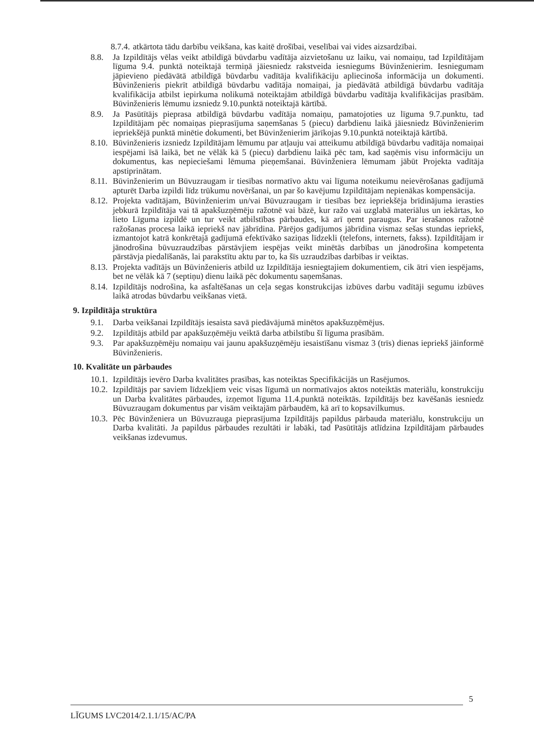8.7.4. atkārtota tādu darbību veikšana, kas kaitē drošībai, veselībai vai vides aizsardzībai.
8.8. Ja Izpildītājs vēlas veikt atbildīgā būvdarbu vadītāja aizvietošanu uz laiku, vai nomaiņu, tad Izpildītājam līguma 9.4. punktā noteiktajā termiņā jāiesniedz rakstveida iesniegums Būvinženierim. Iesniegumam jāpievieno piedāvātā atbildīgā būvdarbu vadītāja kvalifikāciju apliecinoša informācija un dokumenti. Būvinženieris piekrīt atbildīgā būvdarbu vadītāja nomaiņai, ja piedāvātā atbildīgā būvdarbu vadītāja kvalifikācija atbilst iepirkuma nolikumā noteiktajām atbildīgā būvdarbu vadītāja kvalifikācijas prasībām. Būvinženieris lēmumu izsniedz 9.10.punktā noteiktajā kārtībā.
8.9. Ja Pasūtītājs pieprasa atbildīgā būvdarbu vadītāja nomaiņu, pamatojoties uz līguma 9.7.punktu, tad Izpildītājam pēc nomaiņas pieprasījuma saņemšanas 5 (piecu) darbdienu laikā jāiesniedz Būvinženierim iepriekšējā punktā minētie dokumenti, bet Būvinženierim jārīkojas 9.10.punktā noteiktajā kārtībā.
8.10. Būvinženieris izsniedz Izpildītājam lēmumu par atļauju vai atteikumu atbildīgā būvdarbu vadītāja nomaiņai iespējami īsā laikā, bet ne vēlāk kā 5 (piecu) darbdienu laikā pēc tam, kad saņēmis visu informāciju un dokumentus, kas nepieciešami lēmuma pieņemšanai. Būvinženiera lēmumam jābūt Projekta vadītāja apstiprinātam.
8.11. Būvinženierim un Būvuzraugam ir tiesības normatīvo aktu vai līguma noteikumu neievērošanas gadījumā apturēt Darba izpildi līdz trūkumu novēršanai, un par šo kavējumu Izpildītājam nepienākas kompensācija.
8.12. Projekta vadītājam, Būvinženierim un/vai Būvuzraugam ir tiesības bez iepriekšēja brīdinājuma ierasties jebkurā Izpildītāja vai tā apakšuzņēmēju ražotnē vai bāzē, kur ražo vai uzglabā materiālus un iekārtas, ko lieto Līguma izpildē un tur veikt atbilstības pārbaudes, kā arī ņemt paraugus. Par ierašanos ražotnē ražošanas procesa laikā iepriekš nav jābrīdina. Pārējos gadījumos jābrīdina vismaz sešas stundas iepriekš, izmantojot katrā konkrētajā gadījumā efektīvāko saziņas līdzekli (telefons, internets, fakss). Izpildītājam ir jānodrošina būvuzraudzības pārstāvjiem iespējas veikt minētās darbības un jānodrošina kompetenta pārstāvja piedalīšanās, lai parakstītu aktu par to, ka šīs uzraudzības darbības ir veiktas.
8.13. Projekta vadītājs un Būvinženieris atbild uz Izpildītāja iesniegtajiem dokumentiem, cik ātri vien iespējams, bet ne vēlāk kā 7 (septiņu) dienu laikā pēc dokumentu saņemšanas.
8.14. Izpildītājs nodrošina, ka asfaltēšanas un ceļa segas konstrukcijas izbūves darbu vadītāji segumu izbūves laikā atrodas būvdarbu veikšanas vietā.
9. Izpildītāja struktūra
9.1. Darba veikšanai Izpildītājs iesaista savā piedāvājumā minētos apakšuzņēmējus.
9.2. Izpildītājs atbild par apakšuzņēmēju veiktā darba atbilstību šī līguma prasībām.
9.3. Par apakšuzņēmēju nomaiņu vai jaunu apakšuzņēmēju iesaistīšanu vismaz 3 (trīs) dienas iepriekš jāinformē Būvinženieris.
10. Kvalitāte un pārbaudes
10.1. Izpildītājs ievēro Darba kvalitātes prasības, kas noteiktas Specifikācijās un Rasējumos.
10.2. Izpildītājs par saviem līdzekļiem veic visas līgumā un normatīvajos aktos noteiktās materiālu, konstrukciju un Darba kvalitātes pārbaudes, izņemot līguma 11.4.punktā noteiktās. Izpildītājs bez kavēšanās iesniedz Būvuzraugam dokumentus par visām veiktajām pārbaudēm, kā arī to kopsavilkumus.
10.3. Pēc Būvinženiera un Būvuzrauga pieprasījuma Izpildītājs papildus pārbauda materiālu, konstrukciju un Darba kvalitāti. Ja papildus pārbaudes rezultāti ir labāki, tad Pasūtītājs atlīdzina Izpildītājam pārbaudes veikšanas izdevumus.
5
LĪGUMS LVC2014/2.1.1/15/AC/PA